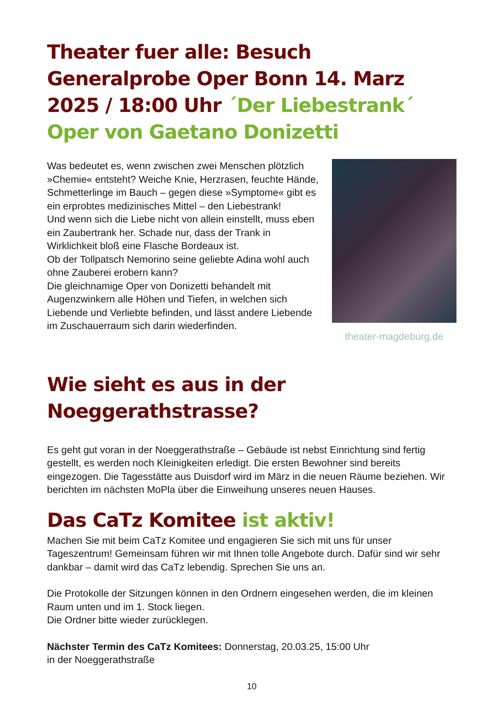Theater fuer alle: Besuch Generalprobe Oper Bonn 14. Marz 2025 / 18:00 Uhr ´Der Liebestrank´ Oper von Gaetano Donizetti
Was bedeutet es, wenn zwischen zwei Menschen plötzlich »Chemie« entsteht? Weiche Knie, Herzrasen, feuchte Hände, Schmetterlinge im Bauch – gegen diese »Symptome« gibt es ein erprobtes medizinisches Mittel – den Liebestrank!
Und wenn sich die Liebe nicht von allein einstellt, muss eben ein Zaubertrank her. Schade nur, dass der Trank in Wirklichkeit bloß eine Flasche Bordeaux ist.
Ob der Tollpatsch Nemorino seine geliebte Adina wohl auch ohne Zauberei erobern kann?
Die gleichnamige Oper von Donizetti behandelt mit Augenzwinkern alle Höhen und Tiefen, in welchen sich Liebende und Verliebte befinden, und lässt andere Liebende im Zuschauerraum sich darin wiederfinden.
theater-magdeburg.de
Wie sieht es aus in der Noeggerathstrasse?
Es geht gut voran in der Noeggerathstraße – Gebäude ist nebst Einrichtung sind fertig gestellt, es werden noch Kleinigkeiten erledigt. Die ersten Bewohner sind bereits eingezogen. Die Tagesstätte aus Duisdorf wird im März in die neuen Räume beziehen. Wir berichten im nächsten MoPla über die Einweihung unseres neuen Hauses.
Das CaTz Komitee ist aktiv!
Machen Sie mit beim CaTz Komitee und engagieren Sie sich mit uns für unser Tageszentrum! Gemeinsam führen wir mit Ihnen tolle Angebote durch. Dafür sind wir sehr dankbar – damit wird das CaTz lebendig. Sprechen Sie uns an.
Die Protokolle der Sitzungen können in den Ordnern eingesehen werden, die im kleinen Raum unten und im 1. Stock liegen.
Die Ordner bitte wieder zurücklegen.
Nächster Termin des CaTz Komitees: Donnerstag, 20.03.25, 15:00 Uhr
in der Noeggerathstraße
10